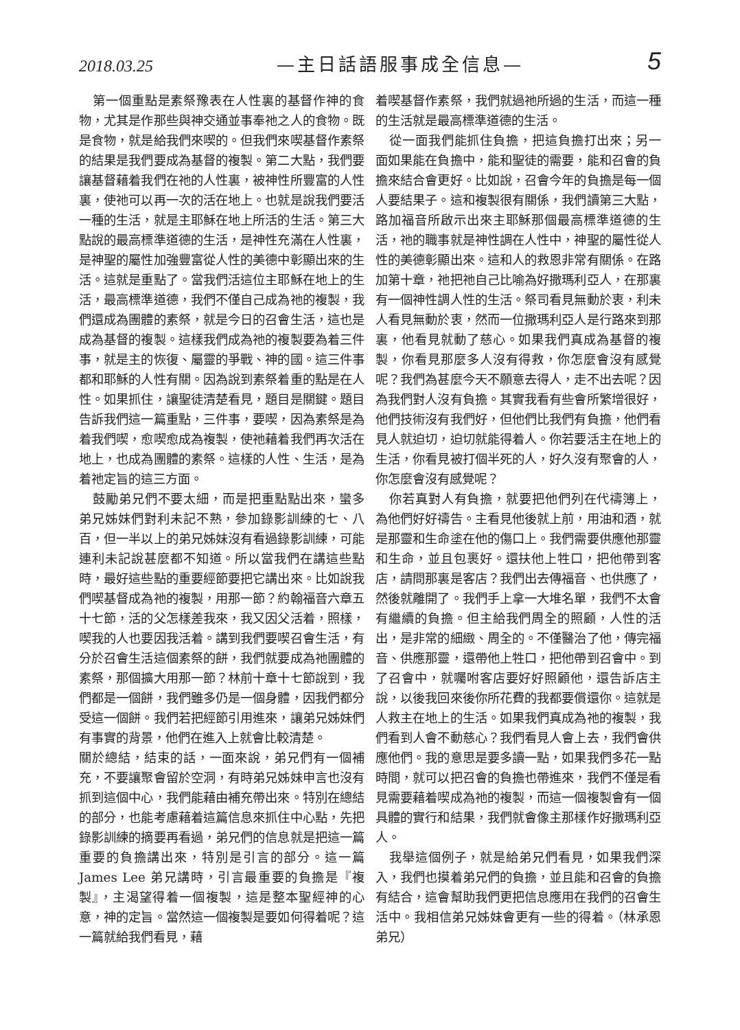2018.03.25 —主日話語服事成全信息— 5
第一個重點是素祭豫表在人性裏的基督作神的食物，尤其是作那些與神交通並事奉祂之人的食物。既是食物，就是給我們來喫的。但我們來喫基督作素祭的結果是我們要成為基督的複製。第二大點，我們要讓基督藉着我們在祂的人性裏，被神性所豐富的人性裏，使祂可以再一次的活在地上。也就是說我們要活一種的生活，就是主耶穌在地上所活的生活。第三大點說的最高標準道德的生活，是神性充滿在人性裏，是神聖的屬性加強豐富從人性的美德中彰顯出來的生活。這就是重點了。當我們活這位主耶穌在地上的生活，最高標準道德，我們不僅自己成為祂的複製，我們還成為團體的素祭，就是今日的召會生活，這也是成為基督的複製。這樣我們成為祂的複製要為着三件事，就是主的恢復、屬靈的爭戰、神的國。這三件事都和耶穌的人性有關。因為說到素祭着重的點是在人性。如果抓住，讓聖徒清楚看見，題目是關鍵。題目告訴我們這一篇重點，三件事，要喫，因為素祭是為着我們喫，愈喫愈成為複製，使祂藉着我們再次活在地上，也成為團體的素祭。這樣的人性、生活，是為着祂定旨的這三方面。
鼓勵弟兄們不要太細，而是把重點點出來，蠻多弟兄姊妹們對利未記不熟，參加錄影訓練的七、八百，但一半以上的弟兄姊妹沒有看過錄影訓練，可能連利未記說甚麼都不知道。所以當我們在講這些點時，最好這些點的重要經節要把它講出來。比如說我們喫基督成為祂的複製，用那一節？約翰福音六章五十七節，活的父怎樣差我來，我又因父活着，照樣，喫我的人也要因我活着。講到我們要喫召會生活，有分於召會生活這個素祭的餅，我們就要成為祂團體的素祭，那個擴大用那一節？林前十章十七節說到，我們都是一個餅，我們雖多仍是一個身體，因我們都分受這一個餅。我們若把經節引用進來，讓弟兄姊妹們有事實的背景，他們在進入上就會比較清楚。
關於總結，結束的話，一面來說，弟兄們有一個補充，不要讓聚會留於空洞，有時弟兄姊妹申言也沒有抓到這個中心，我們能藉由補充帶出來。特別在總結的部分，也能考慮藉着這篇信息來抓住中心點，先把錄影訓練的摘要再看過，弟兄們的信息就是把這一篇重要的負擔講出來，特別是引言的部分。這一篇 James Lee 弟兄講時，引言最重要的負擔是『複製』，主渴望得着一個複製，這是整本聖經神的心意，神的定旨。當然這一個複製是要如何得着呢？這一篇就給我們看見，藉
着喫基督作素祭，我們就過祂所過的生活，而這一種的生活就是最高標準道德的生活。
從一面我們能抓住負擔，把這負擔打出來；另一面如果能在負擔中，能和聖徒的需要，能和召會的負擔來結合會更好。比如說，召會今年的負擔是每一個人要結果子。這和複製很有關係，我們讀第三大點，路加福音所啟示出來主耶穌那個最高標準道德的生活，祂的職事就是神性調在人性中，神聖的屬性從人性的美德彰顯出來。這和人的救恩非常有關係。在路加第十章，祂把祂自己比喻為好撒瑪利亞人，在那裏有一個神性調人性的生活。祭司看見無動於衷，利未人看見無動於衷，然而一位撒瑪利亞人是行路來到那裏，他看見就動了慈心。如果我們真成為基督的複製，你看見那麼多人沒有得救，你怎麼會沒有感覺呢？我們為甚麼今天不願意去得人，走不出去呢？因為我們對人沒有負擔。其實我看有些會所繁增很好，他們技術沒有我們好，但他們比我們有負擔，他們看見人就迫切，迫切就能得着人。你若要活主在地上的生活，你看見被打個半死的人，好久沒有聚會的人，你怎麼會沒有感覺呢？
你若真對人有負擔，就要把他們列在代禱簿上，為他們好好禱告。主看見他後就上前，用油和酒，就是那靈和生命塗在他的傷口上。我們需要供應他那靈和生命，並且包裹好。還扶他上牲口，把他帶到客店，請問那裏是客店？我們出去傳福音、也供應了，然後就離開了。我們手上拿一大堆名單，我們不太會有繼續的負擔。但主給我們周全的照顧，人性的活出，是非常的細緻、周全的。不僅醫治了他，傳完福音、供應那靈，還帶他上牲口，把他帶到召會中。到了召會中，就囑咐客店要好好照顧他，還告訴店主說，以後我回來後你所花費的我都要償還你。這就是人救主在地上的生活。如果我們真成為祂的複製，我們看到人會不動慈心？我們看見人會上去，我們會供應他們。我的意思是要多讀一點，如果我們多花一點時間，就可以把召會的負擔也帶進來，我們不僅是看見需要藉着喫成為祂的複製，而這一個複製會有一個具體的實行和結果，我們就會像主那樣作好撒瑪利亞人。
我舉這個例子，就是給弟兄們看見，如果我們深入，我們也摸着弟兄們的負擔，並且能和召會的負擔有結合，這會幫助我們更把信息應用在我們的召會生活中。我相信弟兄姊妹會更有一些的得着。（林承恩弟兄）